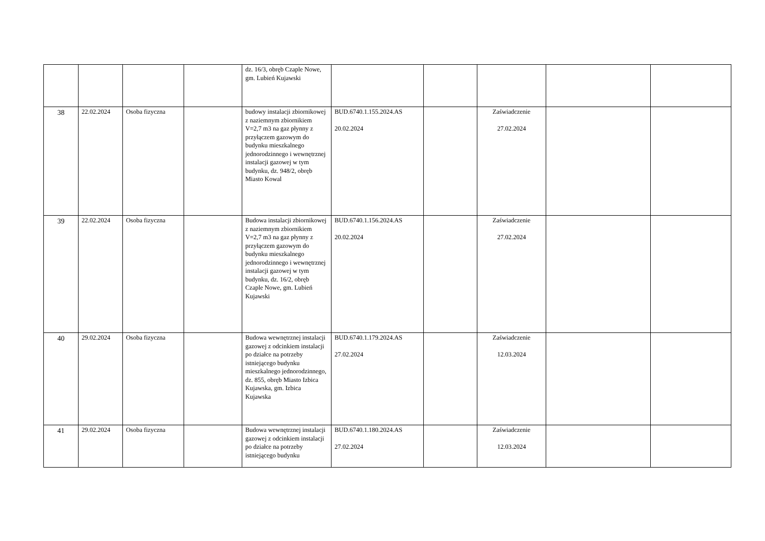| | | | | dz. 16/3, obręb Czaple Nowe, gm. Lubień Kujawski | | | | | |
| 38 | 22.02.2024 | Osoba fizyczna | | budowy instalacji zbiornikowej z naziemnym zbiornikiem V=2,7 m3 na gaz płynny z przyłączem gazowym do budynku mieszkalnego jednorodzinnego i wewnętrznej instalacji gazowej w tym budynku, dz. 948/2, obręb Miasto Kowal | BUD.6740.1.155.2024.AS 20.02.2024 | | Zaświadczenie 27.02.2024 | | |
| 39 | 22.02.2024 | Osoba fizyczna | | Budowa instalacji zbiornikowej z naziemnym zbiornikiem V=2,7 m3 na gaz płynny z przyłączem gazowym do budynku mieszkalnego jednorodzinnego i wewnętrznej instalacji gazowej w tym budynku, dz. 16/2, obręb Czaple Nowe, gm. Lubień Kujawski | BUD.6740.1.156.2024.AS 20.02.2024 | | Zaświadczenie 27.02.2024 | | |
| 40 | 29.02.2024 | Osoba fizyczna | | Budowa wewnętrznej instalacji gazowej z odcinkiem instalacji po działce na potrzeby istniejącego budynku mieszkalnego jednorodzinnego, dz. 855, obręb Miasto Izbica Kujawska, gm. Izbica Kujawska | BUD.6740.1.179.2024.AS 27.02.2024 | | Zaświadczenie 12.03.2024 | | |
| 41 | 29.02.2024 | Osoba fizyczna | | Budowa wewnętrznej instalacji gazowej z odcinkiem instalacji po działce na potrzeby istniejącego budynku | BUD.6740.1.180.2024.AS 27.02.2024 | | Zaświadczenie 12.03.2024 | | |